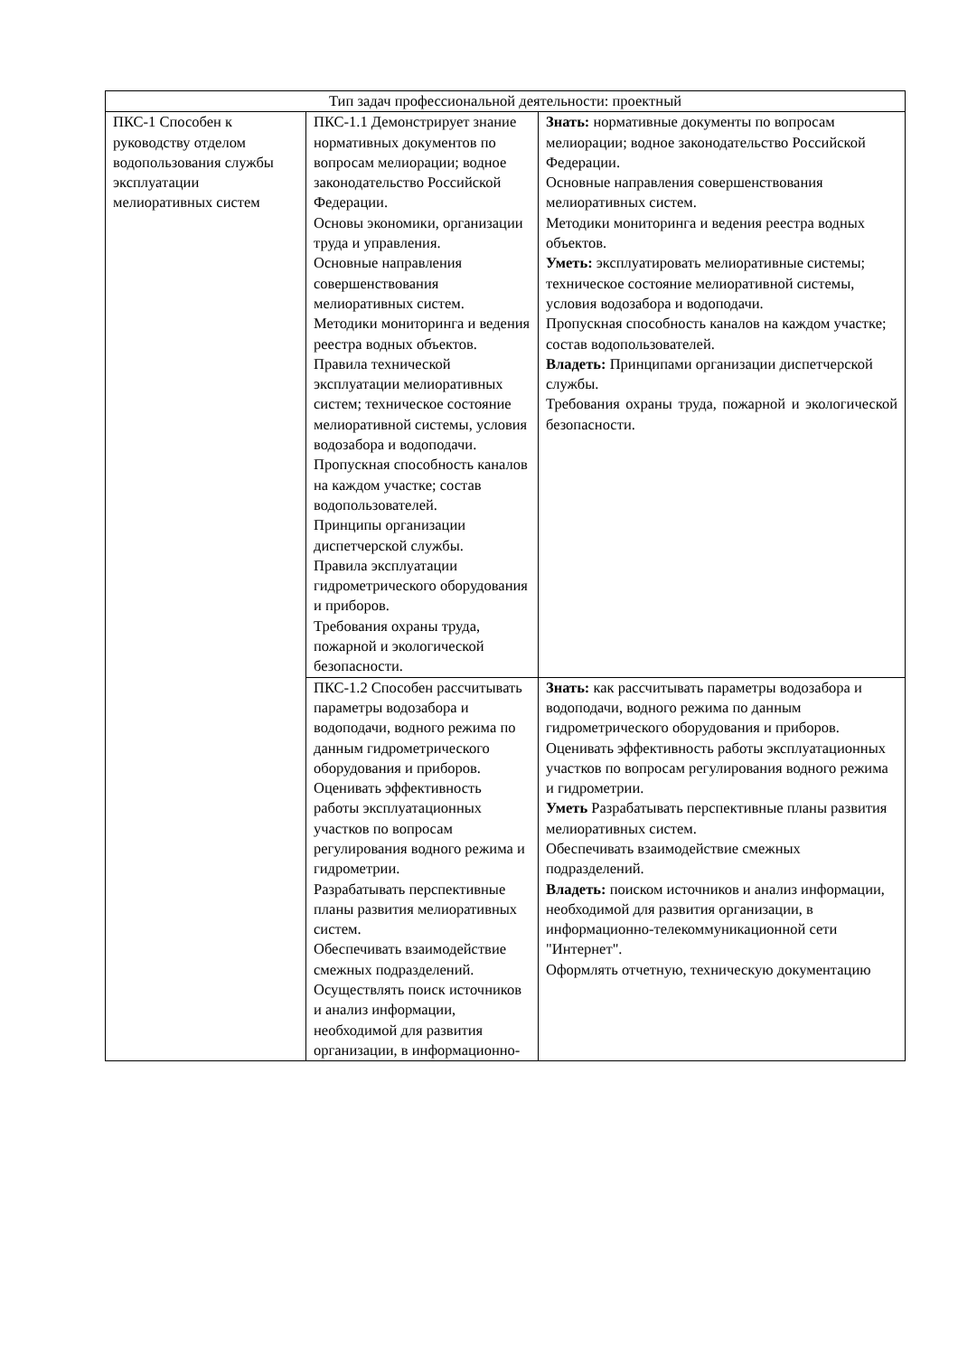| Тип задач профессиональной деятельности: проектный | | |
| ПКС-1 Способен к руководству отделом водопользования службы эксплуатации мелиоративных систем | ПКС-1.1 Демонстрирует знание нормативных документов по вопросам мелиорации; водное законодательство Российской Федерации. Основы экономики, организации труда и управления. Основные направления совершенствования мелиоративных систем. Методики мониторинга и ведения реестра водных объектов. Правила технической эксплуатации мелиоративных систем; техническое состояние мелиоративной системы, условия водозабора и водоподачи. Пропускная способность каналов на каждом участке; состав водопользователей. Принципы организации диспетчерской службы. Правила эксплуатации гидрометрического оборудования и приборов. Требования охраны труда, пожарной и экологической безопасности. | Знать: нормативные документы по вопросам мелиорации; водное законодательство Российской Федерации. Основные направления совершенствования мелиоративных систем. Методики мониторинга и ведения реестра водных объектов. Уметь: эксплуатировать мелиоративные системы; техническое состояние мелиоративной системы, условия водозабора и водоподачи. Пропускная способность каналов на каждом участке; состав водопользователей. Владеть: Принципами организации диспетчерской службы. Требования охраны труда, пожарной и экологической безопасности. |
| | ПКС-1.2 Способен рассчитывать параметры водозабора и водоподачи, водного режима по данным гидрометрического оборудования и приборов. Оценивать эффективность работы эксплуатационных участков по вопросам регулирования водного режима и гидрометрии. Разрабатывать перспективные планы развития мелиоративных систем. Обеспечивать взаимодействие смежных подразделений. Осуществлять поиск источников и анализ информации, необходимой для развития организации, в информационно- | Знать: как рассчитывать параметры водозабора и водоподачи, водного режима по данным гидрометрического оборудования и приборов. Оценивать эффективность работы эксплуатационных участков по вопросам регулирования водного режима и гидрометрии. Уметь Разрабатывать перспективные планы развития мелиоративных систем. Обеспечивать взаимодействие смежных подразделений. Владеть: поиском источников и анализ информации, необходимой для развития организации, в информационно-телекоммуникационной сети "Интернет". Оформлять отчетную, техническую документацию |